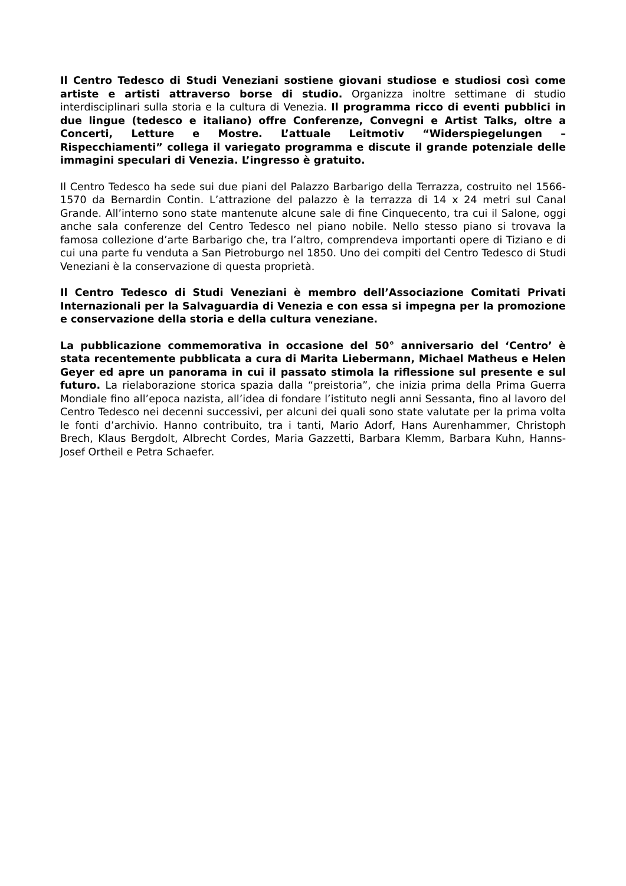Il Centro Tedesco di Studi Veneziani sostiene giovani studiose e studiosi così come artiste e artisti attraverso borse di studio. Organizza inoltre settimane di studio interdisciplinari sulla storia e la cultura di Venezia. Il programma ricco di eventi pubblici in due lingue (tedesco e italiano) offre Conferenze, Convegni e Artist Talks, oltre a Concerti, Letture e Mostre. L’attuale Leitmotiv “Widerspiegelungen – Rispecchiamenti” collega il variegato programma e discute il grande potenziale delle immagini speculari di Venezia. L’ingresso è gratuito.
Il Centro Tedesco ha sede sui due piani del Palazzo Barbarigo della Terrazza, costruito nel 1566-1570 da Bernardin Contin. L’attrazione del palazzo è la terrazza di 14 x 24 metri sul Canal Grande. All’interno sono state mantenute alcune sale di fine Cinquecento, tra cui il Salone, oggi anche sala conferenze del Centro Tedesco nel piano nobile. Nello stesso piano si trovava la famosa collezione d’arte Barbarigo che, tra l’altro, comprendeva importanti opere di Tiziano e di cui una parte fu venduta a San Pietroburgo nel 1850. Uno dei compiti del Centro Tedesco di Studi Veneziani è la conservazione di questa proprietà.
Il Centro Tedesco di Studi Veneziani è membro dell’Associazione Comitati Privati Internazionali per la Salvaguardia di Venezia e con essa si impegna per la promozione e conservazione della storia e della cultura veneziane.
La pubblicazione commemorativa in occasione del 50° anniversario del ‘Centro’ è stata recentemente pubblicata a cura di Marita Liebermann, Michael Matheus e Helen Geyer ed apre un panorama in cui il passato stimola la riflessione sul presente e sul futuro. La rielaborazione storica spazia dalla “preistoria”, che inizia prima della Prima Guerra Mondiale fino all’epoca nazista, all’idea di fondare l’istituto negli anni Sessanta, fino al lavoro del Centro Tedesco nei decenni successivi, per alcuni dei quali sono state valutate per la prima volta le fonti d’archivio. Hanno contribuito, tra i tanti, Mario Adorf, Hans Aurenhammer, Christoph Brech, Klaus Bergdolt, Albrecht Cordes, Maria Gazzetti, Barbara Klemm, Barbara Kuhn, Hanns-Josef Ortheil e Petra Schaefer.